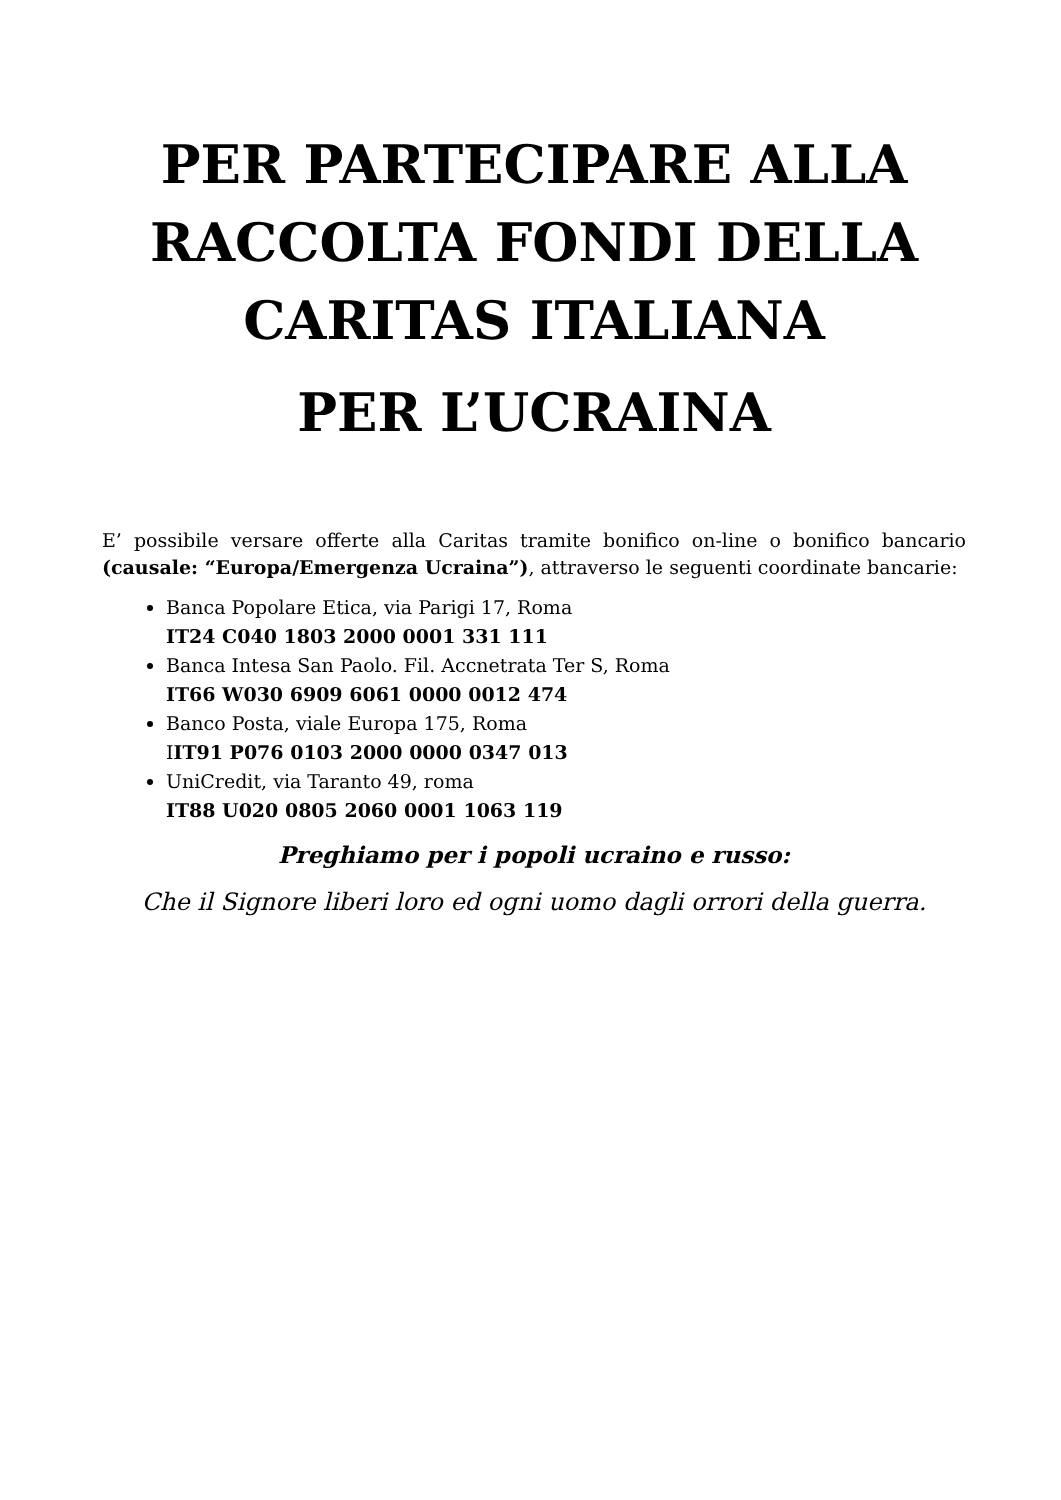PER PARTECIPARE ALLA RACCOLTA FONDI DELLA CARITAS ITALIANA
PER L’UCRAINA
E’ possibile versare offerte alla Caritas tramite bonifico on-line o bonifico bancario (causale: “Europa/Emergenza Ucraina”), attraverso le seguenti coordinate bancarie:
Banca Popolare Etica, via Parigi 17, Roma
IT24 C040 1803 2000 0001 331 111
Banca Intesa San Paolo. Fil. Accnetrata Ter S, Roma
IT66 W030 6909 6061 0000 0012 474
Banco Posta, viale Europa 175, Roma
IIT91 P076 0103 2000 0000 0347 013
UniCredit, via Taranto 49, roma
IT88 U020 0805 2060 0001 1063 119
Preghiamo per i popoli ucraino e russo:
Che il Signore liberi loro ed ogni uomo dagli orrori della guerra.